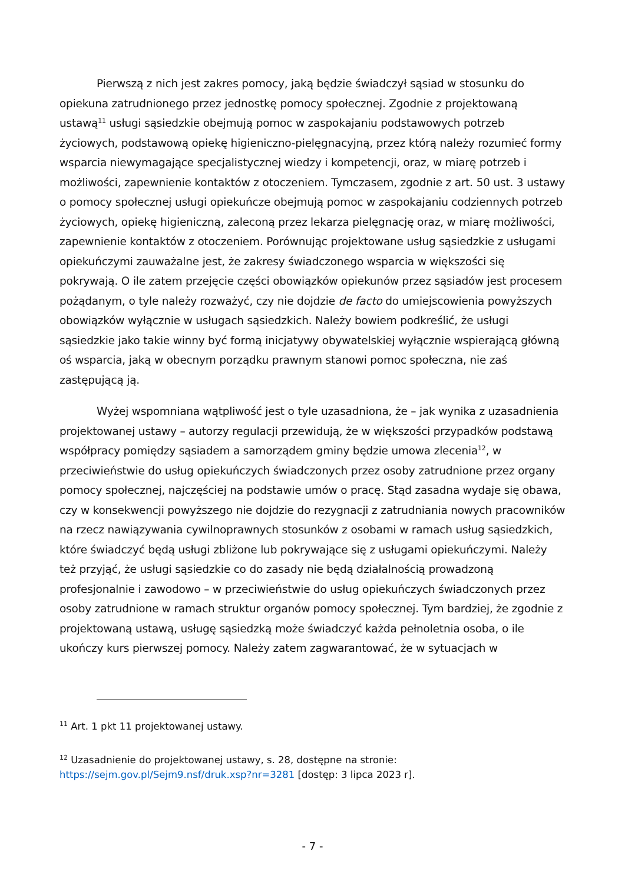Pierwszą z nich jest zakres pomocy, jaką będzie świadczył sąsiad w stosunku do opiekuna zatrudnionego przez jednostkę pomocy społecznej. Zgodnie z projektowaną ustawą<sup>11</sup> usługi sąsiedzkie obejmują pomoc w zaspokajaniu podstawowych potrzeb życiowych, podstawową opiekę higieniczno-pielęgnacyjną, przez którą należy rozumieć formy wsparcia niewymagające specjalistycznej wiedzy i kompetencji, oraz, w miarę potrzeb i możliwości, zapewnienie kontaktów z otoczeniem. Tymczasem, zgodnie z art. 50 ust. 3 ustawy o pomocy społecznej usługi opiekuńcze obejmują pomoc w zaspokajaniu codziennych potrzeb życiowych, opiekę higieniczną, zaleconą przez lekarza pielęgnację oraz, w miarę możliwości, zapewnienie kontaktów z otoczeniem. Porównując projektowane usług sąsiedzkie z usługami opiekuńczymi zauważalne jest, że zakresy świadczonego wsparcia w większości się pokrywają. O ile zatem przejęcie części obowiązków opiekunów przez sąsiadów jest procesem pożądanym, o tyle należy rozważyć, czy nie dojdzie de facto do umiejscowienia powyższych obowiązków wyłącznie w usługach sąsiedzkich. Należy bowiem podkreślić, że usługi sąsiedzkie jako takie winny być formą inicjatywy obywatelskiej wyłącznie wspierającą główną oś wsparcia, jaką w obecnym porządku prawnym stanowi pomoc społeczna, nie zaś zastępującą ją.
Wyżej wspomniana wątpliwość jest o tyle uzasadniona, że – jak wynika z uzasadnienia projektowanej ustawy – autorzy regulacji przewidują, że w większości przypadków podstawą współpracy pomiędzy sąsiadem a samorządem gminy będzie umowa zlecenia<sup>12</sup>, w przeciwieństwie do usług opiekuńczych świadczonych przez osoby zatrudnione przez organy pomocy społecznej, najczęściej na podstawie umów o pracę. Stąd zasadna wydaje się obawa, czy w konsekwencji powyższego nie dojdzie do rezygnacji z zatrudniania nowych pracowników na rzecz nawiązywania cywilnoprawnych stosunków z osobami w ramach usług sąsiedzkich, które świadczyć będą usługi zbliżone lub pokrywające się z usługami opiekuńczymi. Należy też przyjąć, że usługi sąsiedzkie co do zasady nie będą działalnością prowadzoną profesjonalnie i zawodowo – w przeciwieństwie do usług opiekuńczych świadczonych przez osoby zatrudnione w ramach struktur organów pomocy społecznej. Tym bardziej, że zgodnie z projektowaną ustawą, usługę sąsiedzką może świadczyć każda pełnoletnia osoba, o ile ukończy kurs pierwszej pomocy. Należy zatem zagwarantować, że w sytuacjach w
<sup>11</sup> Art. 1 pkt 11 projektowanej ustawy.
<sup>12</sup> Uzasadnienie do projektowanej ustawy, s. 28, dostępne na stronie: https://sejm.gov.pl/Sejm9.nsf/druk.xsp?nr=3281 [dostęp: 3 lipca 2023 r].
- 7 -